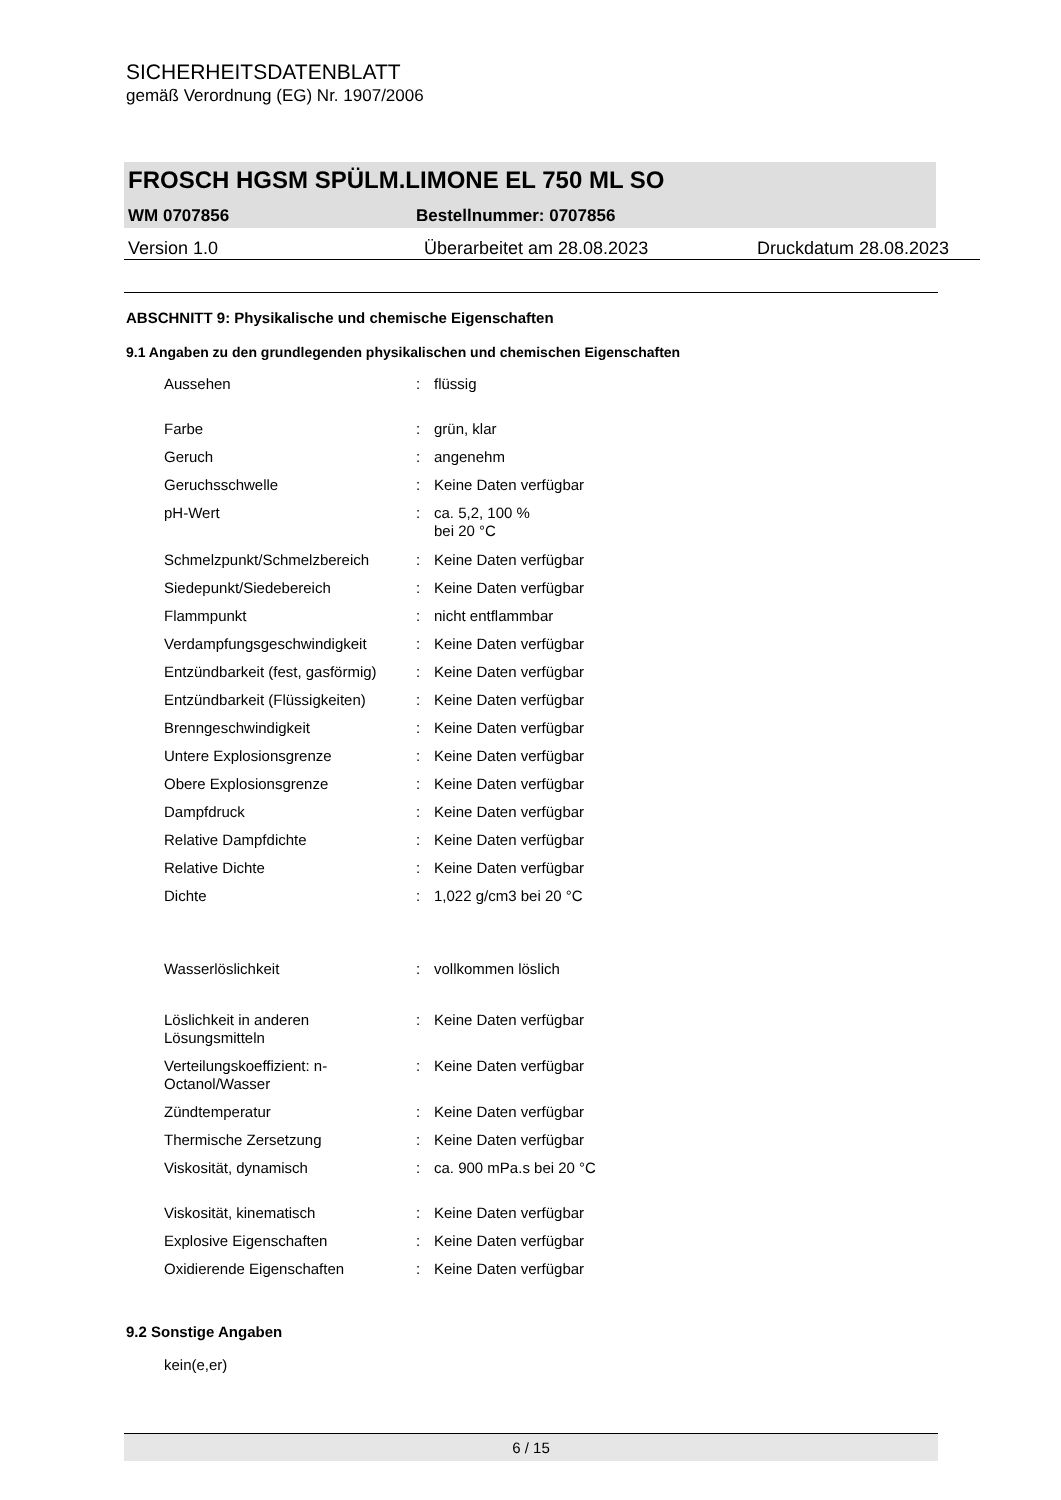SICHERHEITSDATENBLATT
gemäß Verordnung (EG) Nr. 1907/2006
FROSCH HGSM SPÜLM.LIMONE EL 750 ML SO
WM 0707856 Bestellnummer: 0707856
Version 1.0 Überarbeitet am 28.08.2023 Druckdatum 28.08.2023
ABSCHNITT 9: Physikalische und chemische Eigenschaften
9.1 Angaben zu den grundlegenden physikalischen und chemischen Eigenschaften
| Aussehen | : | flüssig |
| Farbe | : | grün, klar |
| Geruch | : | angenehm |
| Geruchsschwelle | : | Keine Daten verfügbar |
| pH-Wert | : | ca. 5,2, 100 % bei 20 °C |
| Schmelzpunkt/Schmelzbereich | : | Keine Daten verfügbar |
| Siedepunkt/Siedebereich | : | Keine Daten verfügbar |
| Flammpunkt | : | nicht entflammbar |
| Verdampfungsgeschwindigkeit | : | Keine Daten verfügbar |
| Entzündbarkeit (fest, gasförmig) | : | Keine Daten verfügbar |
| Entzündbarkeit (Flüssigkeiten) | : | Keine Daten verfügbar |
| Brenngeschwindigkeit | : | Keine Daten verfügbar |
| Untere Explosionsgrenze | : | Keine Daten verfügbar |
| Obere Explosionsgrenze | : | Keine Daten verfügbar |
| Dampfdruck | : | Keine Daten verfügbar |
| Relative Dampfdichte | : | Keine Daten verfügbar |
| Relative Dichte | : | Keine Daten verfügbar |
| Dichte | : | 1,022 g/cm3 bei 20 °C |
| Wasserlöslichkeit | : | vollkommen löslich |
| Löslichkeit in anderen Lösungsmitteln | : | Keine Daten verfügbar |
| Verteilungskoeffizient: n- Octanol/Wasser | : | Keine Daten verfügbar |
| Zündtemperatur | : | Keine Daten verfügbar |
| Thermische Zersetzung | : | Keine Daten verfügbar |
| Viskosität, dynamisch | : | ca. 900 mPa.s bei 20 °C |
| Viskosität, kinematisch | : | Keine Daten verfügbar |
| Explosive Eigenschaften | : | Keine Daten verfügbar |
| Oxidierende Eigenschaften | : | Keine Daten verfügbar |
9.2 Sonstige Angaben
kein(e,er)
6 / 15